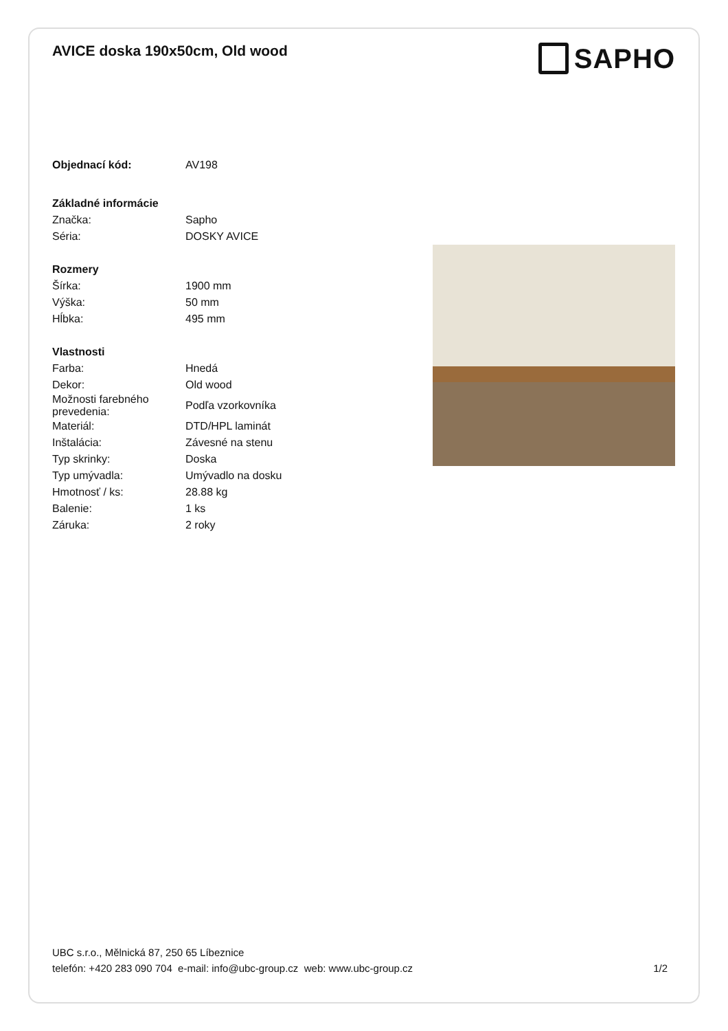AVICE doska 190x50cm, Old wood
SAPHO
| Objednací kód: | AV198 |
| Základné informácie | |
| Značka: | Sapho |
| Séria: | DOSKY AVICE |
| Rozmery | |
| Šírka: | 1900 mm |
| Výška: | 50 mm |
| Hĺbka: | 495 mm |
| Vlastnosti | |
| Farba: | Hnedá |
| Dekor: | Old wood |
| Možnosti farebného prevedenia: | Podľa vzorkovníka |
| Materiál: | DTD/HPL laminát |
| Inštalácia: | Závesné na stenu |
| Typ skrinky: | Doska |
| Typ umývadla: | Umývadlo na dosku |
| Hmotnosť / ks: | 28.88 kg |
| Balenie: | 1 ks |
| Záruka: | 2 roky |
UBC s.r.o., Mělnická 87, 250 65 Líbeznice
telefón: +420 283 090 704 e-mail: info@ubc-group.cz web: www.ubc-group.cz 1/2